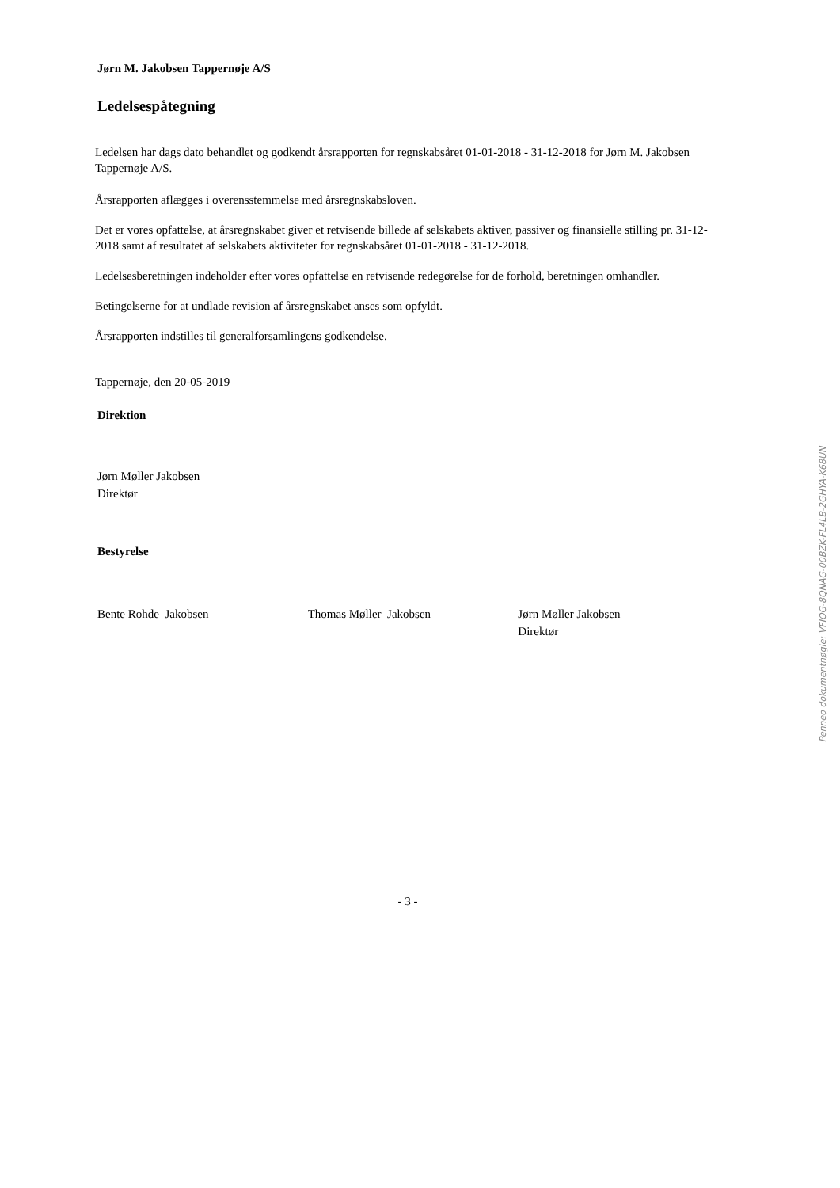Jørn M. Jakobsen Tappernøje A/S
Ledelsespåtegning
Ledelsen har dags dato behandlet og godkendt årsrapporten for regnskabsåret 01-01-2018 - 31-12-2018 for Jørn M. Jakobsen Tappernøje A/S.
Årsrapporten aflægges i overensstemmelse med årsregnskabsloven.
Det er vores opfattelse, at årsregnskabet giver et retvisende billede af selskabets aktiver, passiver og finansielle stilling pr. 31-12-2018 samt af resultatet af selskabets aktiviteter for regnskabsåret 01-01-2018 - 31-12-2018.
Ledelsesberetningen indeholder efter vores opfattelse en retvisende redegørelse for de forhold, beretningen omhandler.
Betingelserne for at undlade revision af årsregnskabet anses som opfyldt.
Årsrapporten indstilles til generalforsamlingens godkendelse.
Tappernøje, den 20-05-2019
Direktion
Jørn Møller Jakobsen
Direktør
Bestyrelse
Bente Rohde Jakobsen Thomas Møller Jakobsen Jørn Møller Jakobsen
Direktør
- 3 -
Penneo dokumentnøgle: VFIOG-8QNAG-00BZK-FL4LB-2GHYA-K68UN